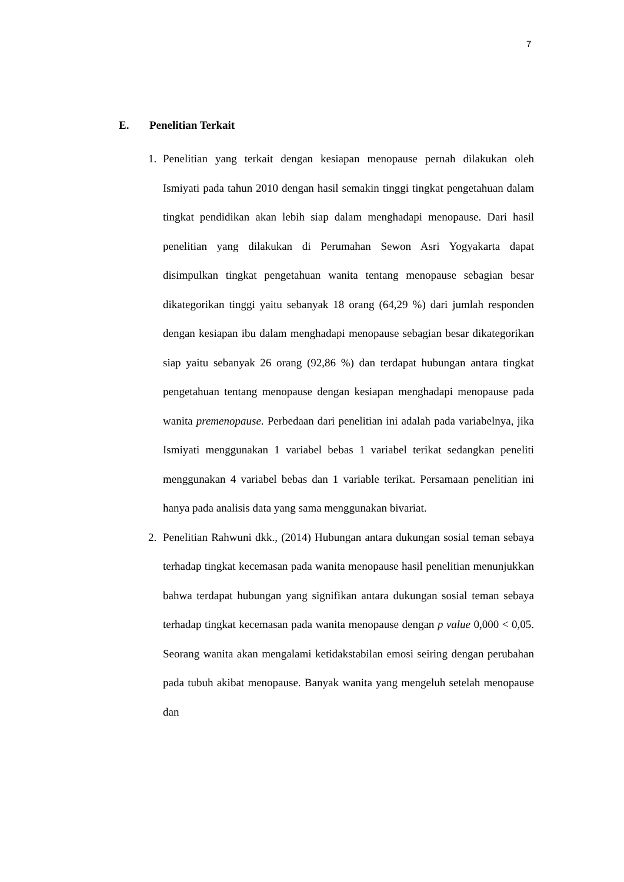7
E. Penelitian Terkait
1. Penelitian yang terkait dengan kesiapan menopause pernah dilakukan oleh Ismiyati pada tahun 2010 dengan hasil semakin tinggi tingkat pengetahuan dalam tingkat pendidikan akan lebih siap dalam menghadapi menopause. Dari hasil penelitian yang dilakukan di Perumahan Sewon Asri Yogyakarta dapat disimpulkan tingkat pengetahuan wanita tentang menopause sebagian besar dikategorikan tinggi yaitu sebanyak 18 orang (64,29 %) dari jumlah responden dengan kesiapan ibu dalam menghadapi menopause sebagian besar dikategorikan siap yaitu sebanyak 26 orang (92,86 %) dan terdapat hubungan antara tingkat pengetahuan tentang menopause dengan kesiapan menghadapi menopause pada wanita premenopause. Perbedaan dari penelitian ini adalah pada variabelnya, jika Ismiyati menggunakan 1 variabel bebas 1 variabel terikat sedangkan peneliti menggunakan 4 variabel bebas dan 1 variable terikat. Persamaan penelitian ini hanya pada analisis data yang sama menggunakan bivariat.
2. Penelitian Rahwuni dkk., (2014) Hubungan antara dukungan sosial teman sebaya terhadap tingkat kecemasan pada wanita menopause hasil penelitian menunjukkan bahwa terdapat hubungan yang signifikan antara dukungan sosial teman sebaya terhadap tingkat kecemasan pada wanita menopause dengan p value 0,000 < 0,05. Seorang wanita akan mengalami ketidakstabilan emosi seiring dengan perubahan pada tubuh akibat menopause. Banyak wanita yang mengeluh setelah menopause dan